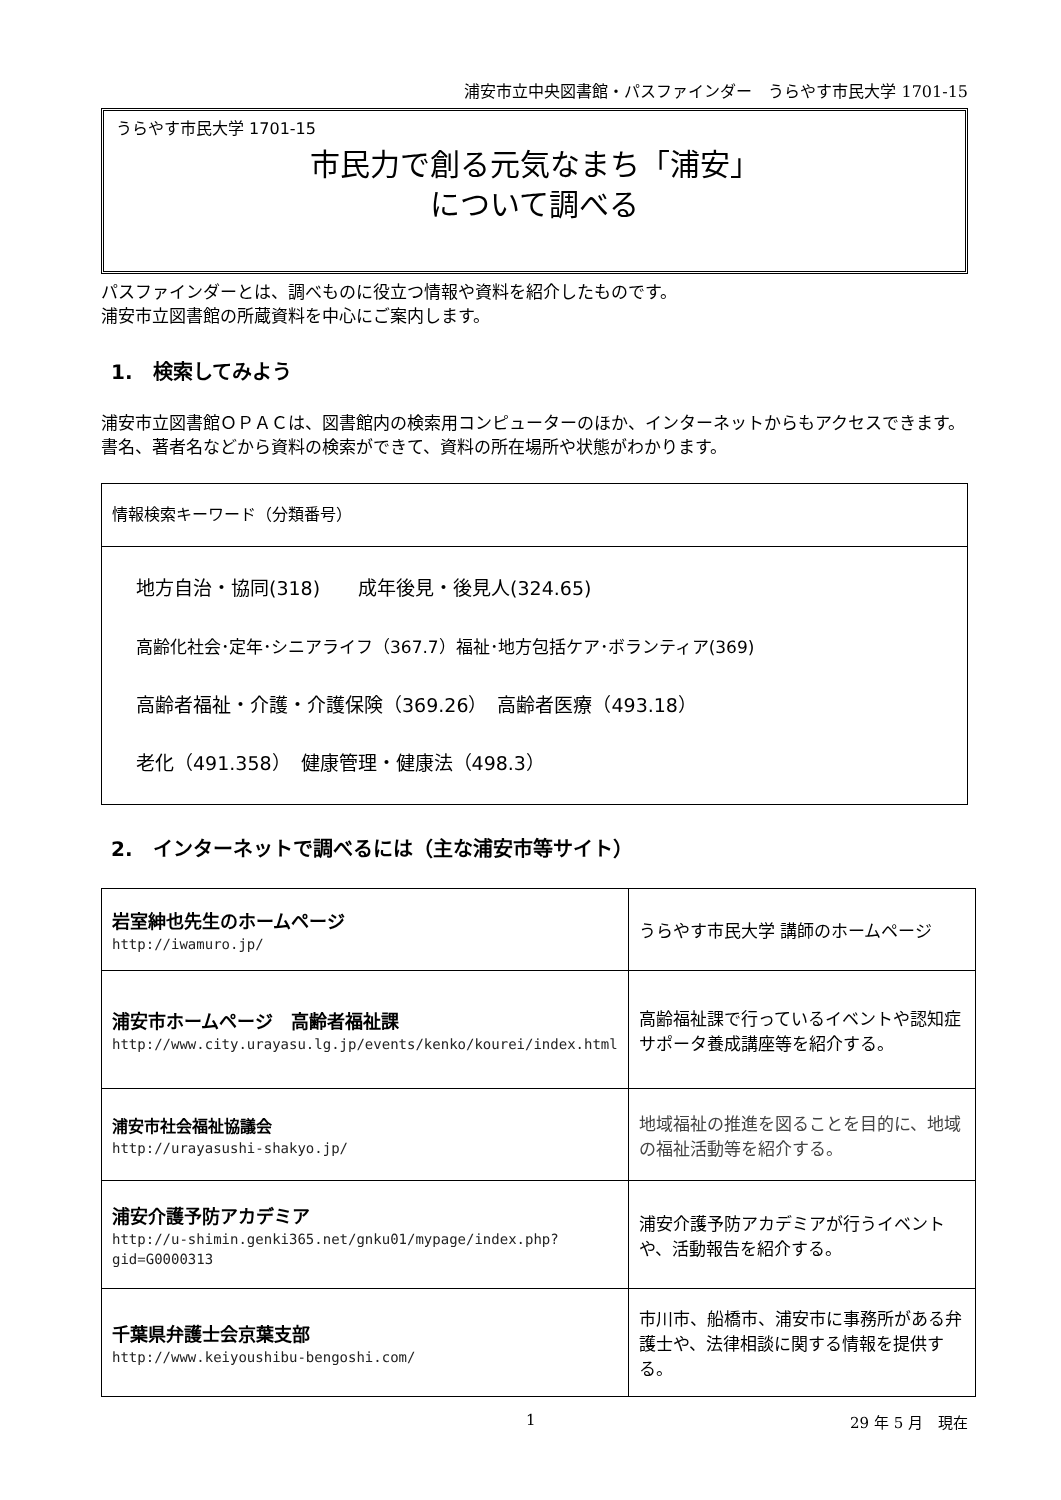浦安市立中央図書館・パスファインダー　うらやす市民大学 1701-15
うらやす市民大学 1701-15
市民力で創る元気なまち「浦安」
について調べる
パスファインダーとは、調べものに役立つ情報や資料を紹介したものです。
浦安市立図書館の所蔵資料を中心にご案内します。
1.　検索してみよう
浦安市立図書館ＯＰＡＣは、図書館内の検索用コンピューターのほか、インターネットからもアクセスできます。書名、著者名などから資料の検索ができて、資料の所在場所や状態がわかります。
| 情報検索キーワード（分類番号） |
| 地方自治・協同(318) 成年後見・後見人(324.65) 高齢化社会･定年･シニアライフ（367.7）福祉･地方包括ケア･ボランティア(369) 高齢者福祉・介護・介護保険（369.26） 高齢者医療（493.18） 老化（491.358） 健康管理・健康法（498.3） |
2.　インターネットで調べるには（主な浦安市等サイト）
| 岩室紳也先生のホームページ http://iwamuro.jp/ | うらやす市民大学 講師のホームページ |
| 浦安市ホームページ 高齢者福祉課 http://www.city.urayasu.lg.jp/events/kenko/kourei/index.html | 高齢福祉課で行っているイベントや認知症サポータ養成講座等を紹介する。 |
| 浦安市社会福祉協議会 http://urayasushi-shakyo.jp/ | 地域福祉の推進を図ることを目的に、地域の福祉活動等を紹介する。 |
| 浦安介護予防アカデミア http://u-shimin.genki365.net/gnku01/mypage/index.php?gid=G0000313 | 浦安介護予防アカデミアが行うイベントや、活動報告を紹介する。 |
| 千葉県弁護士会京葉支部 http://www.keiyoushibu-bengoshi.com/ | 市川市、船橋市、浦安市に事務所がある弁護士や、法律相談に関する情報を提供する。 |
1 29 年 5 月　現在